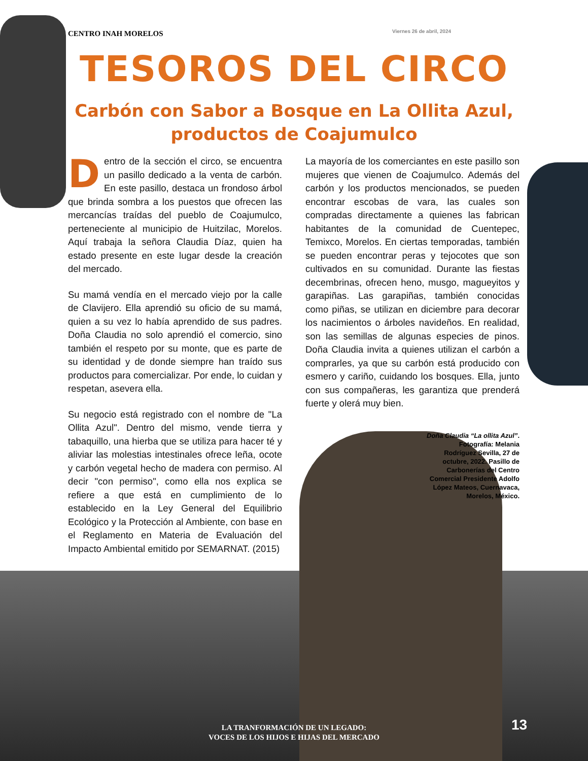CENTRO INAH MORELOS Viernes 26 de abril, 2024
TESOROS DEL CIRCO
Carbón con Sabor a Bosque en La Ollita Azul,
productos de Coajumulco
Dentro de la sección el circo, se encuentra un pasillo dedicado a la venta de carbón. En este pasillo, destaca un frondoso árbol que brinda sombra a los puestos que ofrecen las mercancías traídas del pueblo de Coajumulco, perteneciente al municipio de Huitzilac, Morelos. Aquí trabaja la señora Claudia Díaz, quien ha estado presente en este lugar desde la creación del mercado.
Su mamá vendía en el mercado viejo por la calle de Clavijero. Ella aprendió su oficio de su mamá, quien a su vez lo había aprendido de sus padres. Doña Claudia no solo aprendió el comercio, sino también el respeto por su monte, que es parte de su identidad y de donde siempre han traído sus productos para comercializar. Por ende, lo cuidan y respetan, asevera ella.
Su negocio está registrado con el nombre de "La Ollita Azul". Dentro del mismo, vende tierra y tabaquillo, una hierba que se utiliza para hacer té y aliviar las molestias intestinales ofrece leña, ocote y carbón vegetal hecho de madera con permiso. Al decir "con permiso", como ella nos explica se refiere a que está en cumplimiento de lo establecido en la Ley General del Equilibrio Ecológico y la Protección al Ambiente, con base en el Reglamento en Materia de Evaluación del Impacto Ambiental emitido por SEMARNAT. (2015)
La mayoría de los comerciantes en este pasillo son mujeres que vienen de Coajumulco. Además del carbón y los productos mencionados, se pueden encontrar escobas de vara, las cuales son compradas directamente a quienes las fabrican habitantes de la comunidad de Cuentepec, Temixco, Morelos. En ciertas temporadas, también se pueden encontrar peras y tejocotes que son cultivados en su comunidad. Durante las fiestas decembrinas, ofrecen heno, musgo, magueyitos y garapiñas. Las garapiñas, también conocidas como piñas, se utilizan en diciembre para decorar los nacimientos o árboles navideños. En realidad, son las semillas de algunas especies de pinos. Doña Claudia invita a quienes utilizan el carbón a comprarles, ya que su carbón está producido con esmero y cariño, cuidando los bosques. Ella, junto con sus compañeras, les garantiza que prenderá fuerte y olerá muy bien.
Doña Claudia “La ollita Azul”. Fotografía: Melania Rodríguez Sevilla, 27 de octubre, 2022. Pasillo de Carbonerías del Centro Comercial Presidente Adolfo López Mateos, Cuernavaca, Morelos, México.
LA TRANFORMACIÓN DE UN LEGADO:
VOCES DE LOS HIJOS E HIJAS DEL MERCADO
13